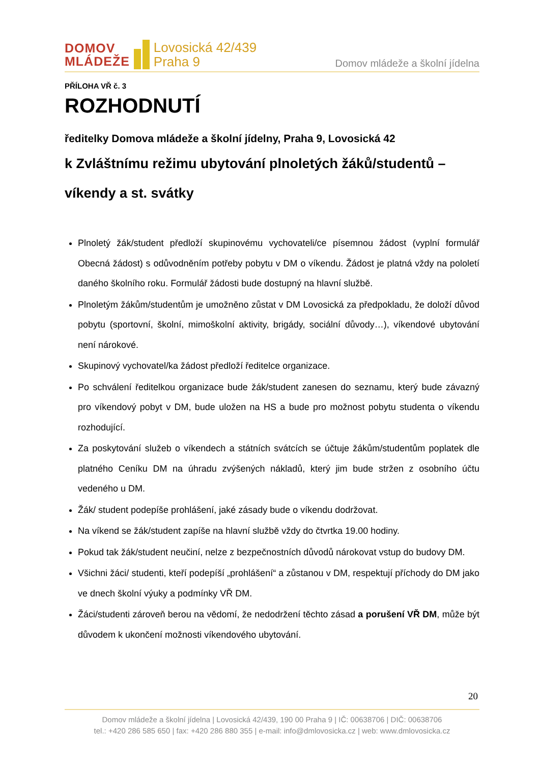DOMOV
MLÁDEŽE
Lovosická 42/439
Praha 9
Domov mládeže a školní jídelna
PŘÍLOHA VŘ č. 3
ROZHODNUTÍ
ředitelky Domova mládeže a školní jídelny, Praha 9, Lovosická 42
k Zvláštnímu režimu ubytování plnoletých žáků/studentů – víkendy a st. svátky
Plnoletý žák/student předloží skupinovému vychovateli/ce písemnou žádost (vyplní formulář Obecná žádost) s odůvodněním potřeby pobytu v DM o víkendu. Žádost je platná vždy na pololetí daného školního roku. Formulář žádosti bude dostupný na hlavní službě.
Plnoletým žákům/studentům je umožněno zůstat v DM Lovosická za předpokladu, že doloží důvod pobytu (sportovní, školní, mimoškolní aktivity, brigády, sociální důvody…), víkendové ubytování není nárokové.
Skupinový vychovatel/ka žádost předloží ředitelce organizace.
Po schválení ředitelkou organizace bude žák/student zanesen do seznamu, který bude závazný pro víkendový pobyt v DM, bude uložen na HS a bude pro možnost pobytu studenta o víkendu rozhodující.
Za poskytování služeb o víkendech a státních svátcích se účtuje žákům/studentům poplatek dle platného Ceníku DM na úhradu zvýšených nákladů, který jim bude stržen z osobního účtu vedeného u DM.
Žák/ student podepíše prohlášení, jaké zásady bude o víkendu dodržovat.
Na víkend se žák/student zapíše na hlavní službě vždy do čtvrtka 19.00 hodiny.
Pokud tak žák/student neučiní, nelze z bezpečnostních důvodů nárokovat vstup do budovy DM.
Všichni žáci/ studenti, kteří podepíší „prohlášení“ a zůstanou v DM, respektují příchody do DM jako ve dnech školní výuky a podmínky VŘ DM.
Žáci/studenti zároveň berou na vědomí, že nedodržení těchto zásad a porušení VŘ DM, může být důvodem k ukončení možnosti víkendového ubytování.
20
Domov mládeže a školní jídelna | Lovosická 42/439, 190 00 Praha 9 | IČ: 00638706 | DIČ: 00638706
tel.: +420 286 585 650 | fax: +420 286 880 355 | e-mail: info@dmlovosicka.cz | web: www.dmlovosicka.cz